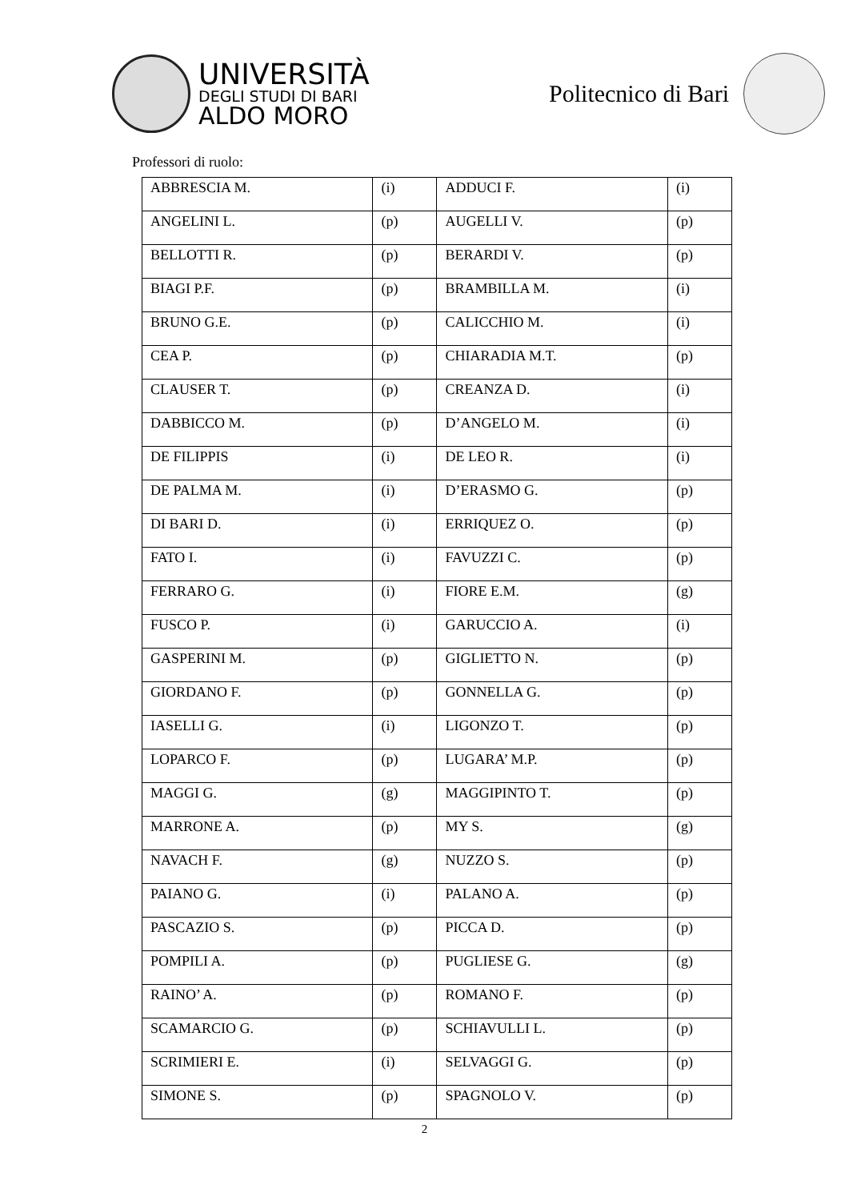UNIVERSITÀ
DEGLI STUDI DI BARI
ALDO MORO
Politecnico di Bari
Professori di ruolo:
| ABBRESCIA M. | (i) | ADDUCI F. | (i) |
| ANGELINI L. | (p) | AUGELLI V. | (p) |
| BELLOTTI R. | (p) | BERARDI V. | (p) |
| BIAGI P.F. | (p) | BRAMBILLA M. | (i) |
| BRUNO G.E. | (p) | CALICCHIO M. | (i) |
| CEA P. | (p) | CHIARADIA M.T. | (p) |
| CLAUSER T. | (p) | CREANZA D. | (i) |
| DABBICCO M. | (p) | D’ANGELO M. | (i) |
| DE FILIPPIS | (i) | DE LEO R. | (i) |
| DE PALMA M. | (i) | D’ERASMO G. | (p) |
| DI BARI D. | (i) | ERRIQUEZ O. | (p) |
| FATO I. | (i) | FAVUZZI C. | (p) |
| FERRARO G. | (i) | FIORE E.M. | (g) |
| FUSCO P. | (i) | GARUCCIO A. | (i) |
| GASPERINI M. | (p) | GIGLIETTO N. | (p) |
| GIORDANO F. | (p) | GONNELLA G. | (p) |
| IASELLI G. | (i) | LIGONZO T. | (p) |
| LOPARCO F. | (p) | LUGARA’ M.P. | (p) |
| MAGGI G. | (g) | MAGGIPINTO T. | (p) |
| MARRONE A. | (p) | MY S. | (g) |
| NAVACH F. | (g) | NUZZO S. | (p) |
| PAIANO G. | (i) | PALANO A. | (p) |
| PASCAZIO S. | (p) | PICCA D. | (p) |
| POMPILI A. | (p) | PUGLIESE G. | (g) |
| RAINO’ A. | (p) | ROMANO F. | (p) |
| SCAMARCIO G. | (p) | SCHIAVULLI L. | (p) |
| SCRIMIERI E. | (i) | SELVAGGI G. | (p) |
| SIMONE S. | (p) | SPAGNOLO V. | (p) |
2